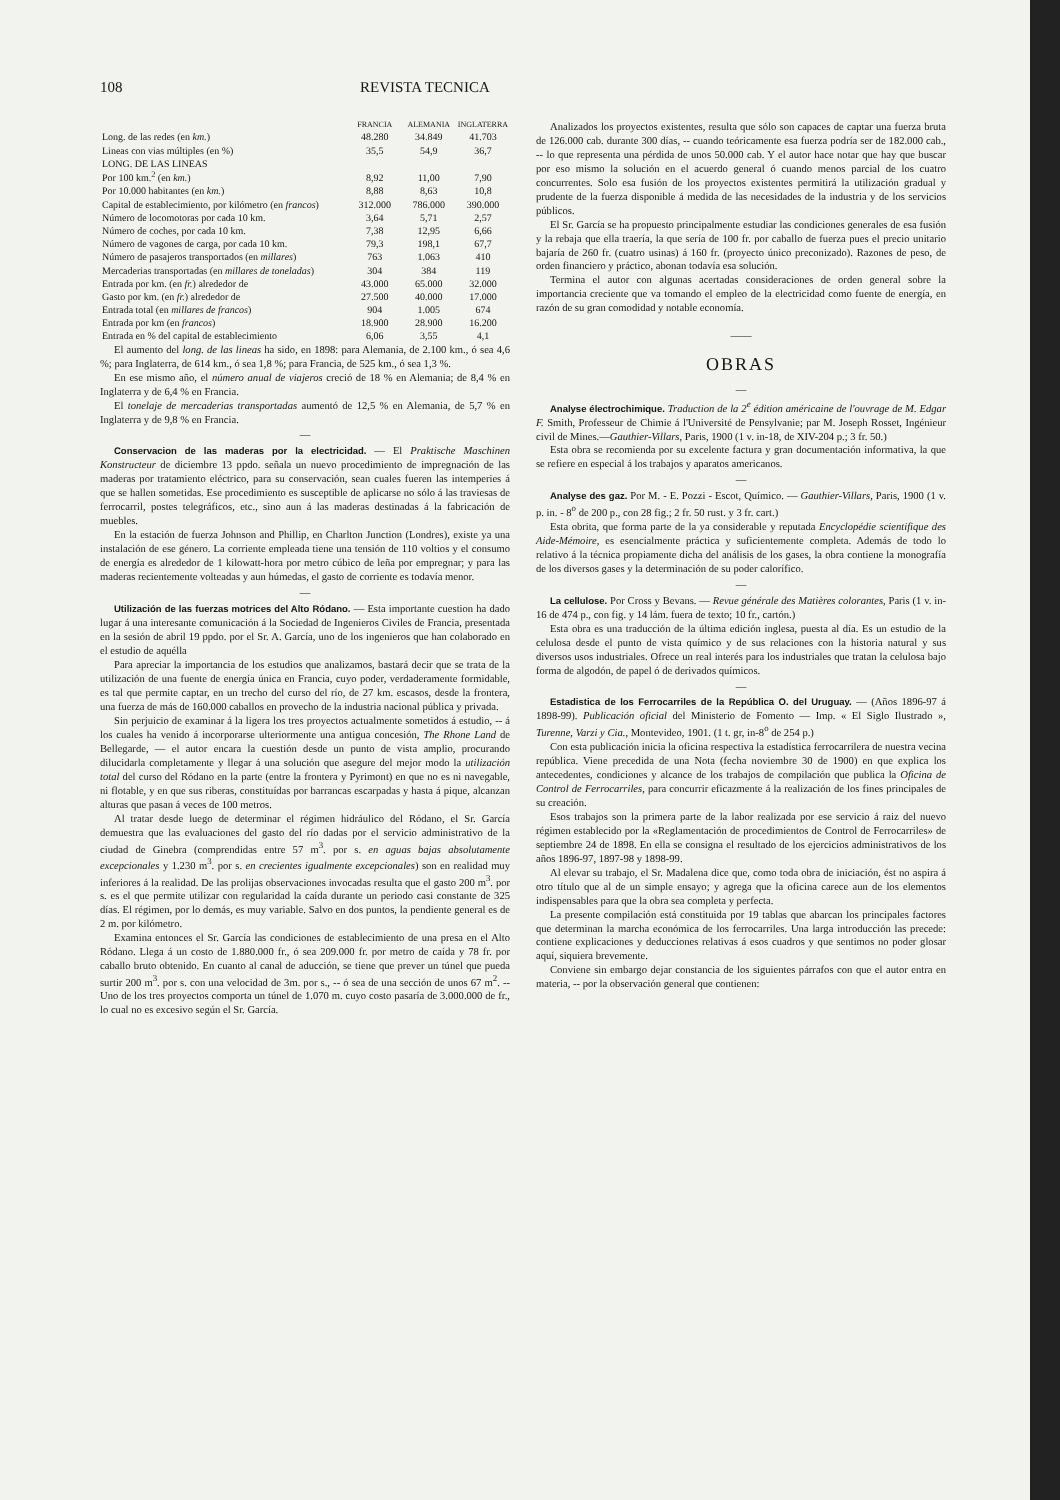108 REVISTA TECNICA
| | FRANCIA | ALEMANIA | INGLATERRA |
| --- | --- | --- | --- |
| Long. de las redes (en km. ) | 48.280 | 34.849 | 41.703 |
| Lineas con vias múltiples (en %) | 35,5 | 54,9 | 36,7 |
| LONG. DE LAS LINEAS | | | |
| Por 100 km.<sup>2</sup> (en km. ) | 8,92 | 11,00 | 7,90 |
| Por 10.000 habitantes (en km. ) | 8,88 | 8,63 | 10,8 |
| Capital de establecimiento, por kilómetro (en francos ) | 312.000 | 786.000 | 390.000 |
| Número de locomotoras por cada 10 km. | 3,64 | 5,71 | 2,57 |
| Número de coches, por cada 10 km. | 7,38 | 12,95 | 6,66 |
| Número de vagones de carga, por cada 10 km. | 79,3 | 198,1 | 67,7 |
| Número de pasajeros transportados (en millares ) | 763 | 1.063 | 410 |
| Mercaderias transportadas (en millares de toneladas ) | 304 | 384 | 119 |
| Entrada por km. (en fr. ) alrededor de | 43.000 | 65.000 | 32.000 |
| Gasto por km. (en fr. ) alrededor de | 27.500 | 40.000 | 17.000 |
| Entrada total (en millares de francos ) | 904 | 1.005 | 674 |
| Entrada por km (en francos ) | 18.900 | 28.900 | 16.200 |
| Entrada en % del capital de establecimiento | 6,06 | 3,55 | 4,1 |
El aumento del long. de las lineas ha sido, en 1898: para Alemania, de 2.100 km., ó sea 4,6 %; para Inglaterra, de 614 km., ó sea 1,8 %; para Francia, de 525 km., ó sea 1,3 %.
En ese mismo año, el número anual de viajeros creció de 18 % en Alemania; de 8,4 % en Inglaterra y de 6,4 % en Francia.
El tonelaje de mercaderias transportadas aumentó de 12,5 % en Alemania, de 5,7 % en Inglaterra y de 9,8 % en Francia.
—
Conservacion de las maderas por la electricidad. — El Praktische Maschinen Konstructeur de diciembre 13 ppdo. señala un nuevo procedimiento de impregnación de las maderas por tratamiento eléctrico, para su conservación, sean cuales fueren las intemperies á que se hallen sometidas. Ese procedimiento es susceptible de aplicarse no sólo á las traviesas de ferrocarril, postes telegráficos, etc., sino aun á las maderas destinadas á la fabricación de muebles.
En la estación de fuerza Johnson and Phillip, en Charlton Junction (Londres), existe ya una instalación de ese género. La corriente empleada tiene una tensión de 110 voltios y el consumo de energía es alrededor de 1 kilowatt-hora por metro cúbico de leña por empregnar; y para las maderas recientemente volteadas y aun húmedas, el gasto de corriente es todavía menor.
—
Utilización de las fuerzas motrices del Alto Ródano. — Esta importante cuestion ha dado lugar á una interesante comunicación á la Sociedad de Ingenieros Civiles de Francia, presentada en la sesión de abril 19 ppdo. por el Sr. A. García, uno de los ingenieros que han colaborado en el estudio de aquélla
Para apreciar la importancia de los estudios que analizamos, bastará decir que se trata de la utilización de una fuente de energía única en Francia, cuyo poder, verdaderamente formidable, es tal que permite captar, en un trecho del curso del río, de 27 km. escasos, desde la frontera, una fuerza de más de 160.000 caballos en provecho de la industria nacional pública y privada.
Sin perjuicio de examinar á la ligera los tres proyectos actualmente sometidos á estudio, -- á los cuales ha venido á incorporarse ulteriormente una antigua concesión, The Rhone Land de Bellegarde, — el autor encara la cuestión desde un punto de vista amplio, procurando dilucidarla completamente y llegar á una solución que asegure del mejor modo la utilización total del curso del Ródano en la parte (entre la frontera y Pyrimont) en que no es ni navegable, ni flotable, y en que sus riberas, constituídas por barrancas escarpadas y hasta á pique, alcanzan alturas que pasan á veces de 100 metros.
Al tratar desde luego de determinar el régimen hidráulico del Ródano, el Sr. García demuestra que las evaluaciones del gasto del río dadas por el servicio administrativo de la ciudad de Ginebra (comprendidas entre 57 m<sup>3</sup>. por s. en aguas bajas absolutamente excepcionales y 1.230 m<sup>3</sup>. por s. en crecientes igualmente excepcionales) son en realidad muy inferiores á la realidad. De las prolijas observaciones invocadas resulta que el gasto 200 m<sup>3</sup>. por s. es el que permite utilizar con regularidad la caída durante un periodo casi constante de 325 días. El régimen, por lo demás, es muy variable. Salvo en dos puntos, la pendiente general es de 2 m. por kilómetro.
Examina entonces el Sr. García las condiciones de establecimiento de una presa en el Alto Ródano. Llega á un costo de 1.880.000 fr., ó sea 209.000 fr. por metro de caída y 78 fr. por caballo bruto obtenido. En cuanto al canal de aducción, se tiene que prever un túnel que pueda surtir 200 m<sup>3</sup>. por s. con una velocidad de 3m. por s., -- ó sea de una sección de unos 67 m<sup>2</sup>. -- Uno de los tres proyectos comporta un túnel de 1.070 m. cuyo costo pasaría de 3.000.000 de fr., lo cual no es excesivo según el Sr. García.
Analizados los proyectos existentes, resulta que sólo son capaces de captar una fuerza bruta de 126.000 cab. durante 300 días, -- cuando teóricamente esa fuerza podría ser de 182.000 cab., -- lo que representa una pérdida de unos 50.000 cab. Y el autor hace notar que hay que buscar por eso mismo la solución en el acuerdo general ó cuando menos parcial de los cuatro concurrentes. Solo esa fusión de los proyectos existentes permitirá la utilización gradual y prudente de la fuerza disponible á medida de las necesidades de la industria y de los servicios públicos.
El Sr. García se ha propuesto principalmente estudiar las condiciones generales de esa fusión y la rebaja que ella traería, la que sería de 100 fr. por caballo de fuerza pues el precio unitario bajaría de 260 fr. (cuatro usinas) á 160 fr. (proyecto único preconizado). Razones de peso, de orden financiero y práctico, abonan todavía esa solución.
Termina el autor con algunas acertadas consideraciones de orden general sobre la importancia creciente que va tomando el empleo de la electricidad como fuente de energía, en razón de su gran comodidad y notable economía.
——
OBRAS
—
Analyse électrochimique. Traduction de la 2<sup>e</sup> édition américaine de l'ouvrage de M. Edgar F. Smith, Professeur de Chimie á l'Université de Pensylvanie; par M. Joseph Rosset, Ingénieur civil de Mines.—Gauthier-Villars, Paris, 1900 (1 v. in-18, de XIV-204 p.; 3 fr. 50.)
Esta obra se recomienda por su excelente factura y gran documentación informativa, la que se refiere en especial á los trabajos y aparatos americanos.
—
Analyse des gaz. Por M. - E. Pozzi - Escot, Químico. — Gauthier-Villars, Paris, 1900 (1 v. p. in. - 8<sup>o</sup> de 200 p., con 28 fig.; 2 fr. 50 rust. y 3 fr. cart.)
Esta obrita, que forma parte de la ya considerable y reputada Encyclopédie scientifique des Aide-Mémoire, es esencialmente práctica y suficientemente completa. Además de todo lo relativo á la técnica propiamente dicha del análisis de los gases, la obra contiene la monografía de los diversos gases y la determinación de su poder calorífico.
—
La cellulose. Por Cross y Bevans. — Revue générale des Matières colorantes, Paris (1 v. in-16 de 474 p., con fig. y 14 lám. fuera de texto; 10 fr., cartón.)
Esta obra es una traducción de la última edición inglesa, puesta al día. Es un estudio de la celulosa desde el punto de vista químico y de sus relaciones con la historia natural y sus diversos usos industriales. Ofrece un real interés para los industriales que tratan la celulosa bajo forma de algodón, de papel ó de derivados químicos.
—
Estadistica de los Ferrocarriles de la República O. del Uruguay. — (Años 1896-97 á 1898-99). Publicación oficial del Ministerio de Fomento — Imp. « El Siglo Ilustrado », Turenne, Varzi y Cia., Montevideo, 1901. (1 t. gr, in-8<sup>o</sup> de 254 p.)
Con esta publicación inicia la oficina respectiva la estadística ferrocarrilera de nuestra vecina república. Viene precedida de una Nota (fecha noviembre 30 de 1900) en que explica los antecedentes, condiciones y alcance de los trabajos de compilación que publica la Oficina de Control de Ferrocarriles, para concurrir eficazmente á la realización de los fines principales de su creación.
Esos trabajos son la primera parte de la labor realizada por ese servicio á raiz del nuevo régimen establecido por la «Reglamentación de procedimientos de Control de Ferrocarriles» de septiembre 24 de 1898. En ella se consigna el resultado de los ejercicios administrativos de los años 1896-97, 1897-98 y 1898-99.
Al elevar su trabajo, el Sr. Madalena dice que, como toda obra de iniciación, ést no aspira á otro título que al de un simple ensayo; y agrega que la oficina carece aun de los elementos indispensables para que la obra sea completa y perfecta.
La presente compilación está constituida por 19 tablas que abarcan los principales factores que determinan la marcha económica de los ferrocarriles. Una larga introducción las precede: contiene explicaciones y deducciones relativas á esos cuadros y que sentimos no poder glosar aquí, siquiera brevemente.
Conviene sin embargo dejar constancia de los siguientes párrafos con que el autor entra en materia, -- por la observación general que contienen: